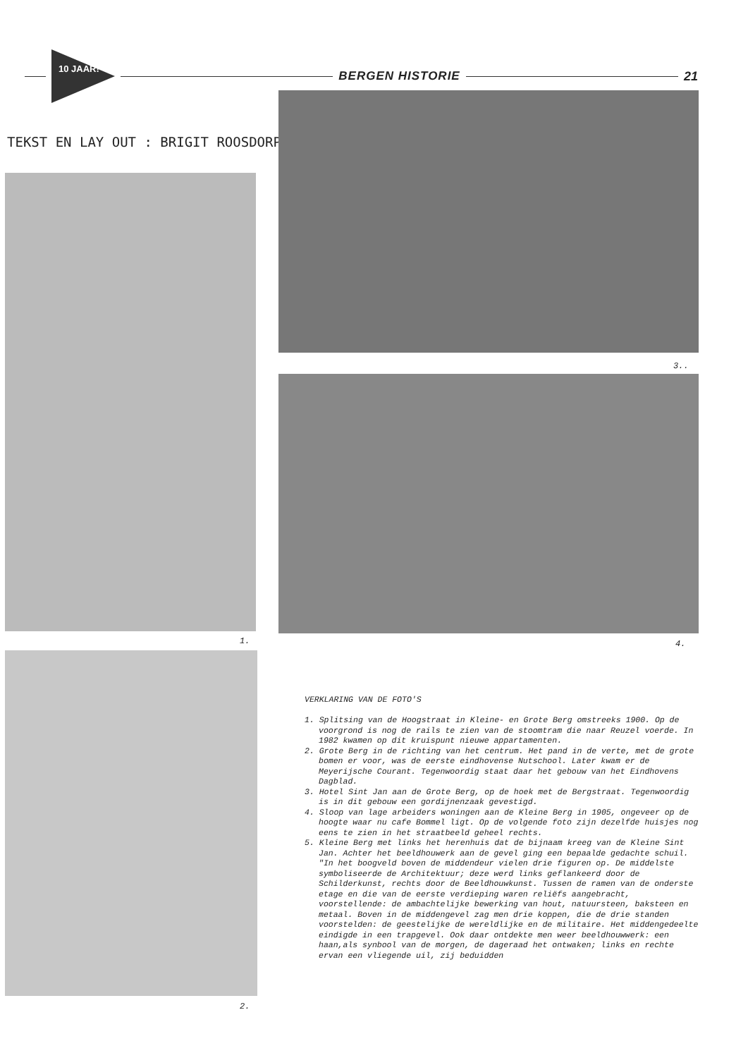10 JAAR!
BERGEN HISTORIE 21
TEKST EN LAY OUT : BRIGIT ROOSDORP
3..
1. 4.
2.
VERKLARING VAN DE FOTO'S
1. Splitsing van de Hoogstraat in Kleine- en Grote Berg omstreeks 1900. Op de voorgrond is nog de rails te zien van de stoomtram die naar Reuzel voerde. In 1982 kwamen op dit kruispunt nieuwe appartamenten.
2. Grote Berg in de richting van het centrum. Het pand in de verte, met de grote bomen er voor, was de eerste eindhovense Nutschool. Later kwam er de Meyerijsche Courant. Tegenwoordig staat daar het gebouw van het Eindhovens Dagblad.
3. Hotel Sint Jan aan de Grote Berg, op de hoek met de Bergstraat. Tegenwoordig is in dit gebouw een gordijnenzaak gevestigd.
4. Sloop van lage arbeiders woningen aan de Kleine Berg in 1905, ongeveer op de hoogte waar nu cafe Bommel ligt. Op de volgende foto zijn dezelfde huisjes nog eens te zien in het straatbeeld geheel rechts.
5. Kleine Berg met links het herenhuis dat de bijnaam kreeg van de Kleine Sint Jan. Achter het beeldhouwerk aan de gevel ging een bepaalde gedachte schuil. "In het boogveld boven de middendeur vielen drie figuren op. De middelste symboliseerde de Architektuur; deze werd links geflankeerd door de Schilderkunst, rechts door de Beeldhouwkunst. Tussen de ramen van de onderste etage en die van de eerste verdieping waren reliëfs aangebracht, voorstellende: de ambachtelijke bewerking van hout, natuursteen, baksteen en metaal. Boven in de middengevel zag men drie koppen, die de drie standen voorstelden: de geestelijke de wereldlijke en de militaire. Het middengedeelte eindigde in een trapgevel. Ook daar ontdekte men weer beeldhouwwerk: een haan,als synbool van de morgen, de dageraad het ontwaken; links en rechte ervan een vliegende uil, zij beduidden